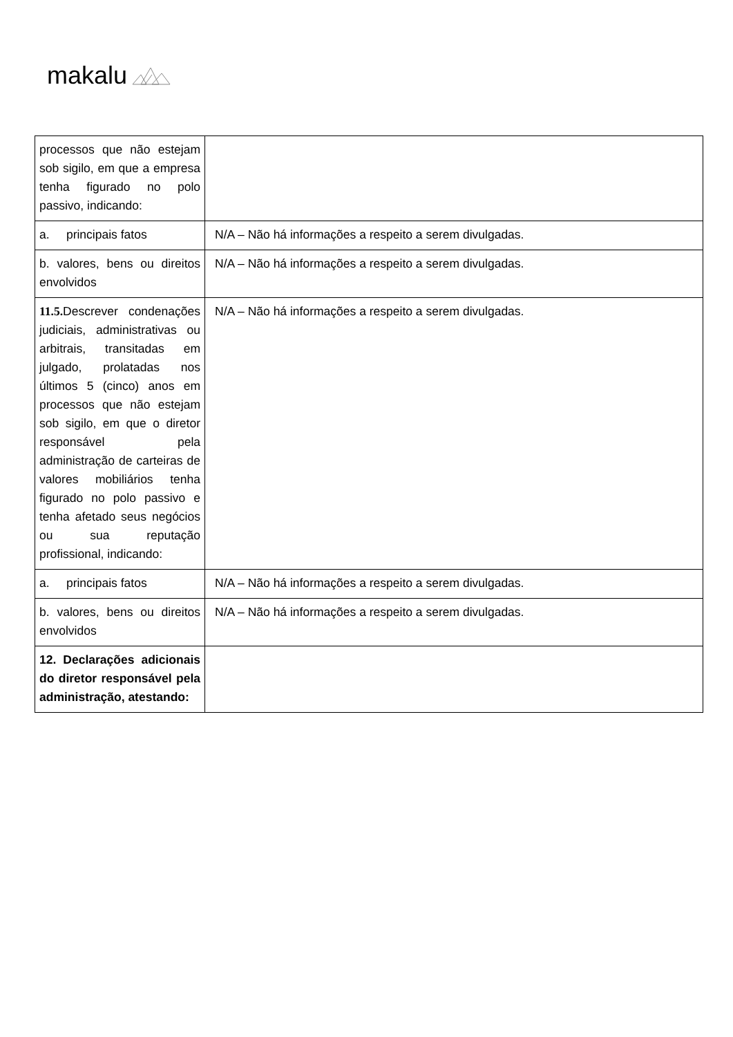makalu
| processos que não estejam sob sigilo, em que a empresa tenha figurado no polo passivo, indicando: | |
| a. principais fatos | N/A – Não há informações a respeito a serem divulgadas. |
| b. valores, bens ou direitos envolvidos | N/A – Não há informações a respeito a serem divulgadas. |
| 11.5. Descrever condenações judiciais, administrativas ou arbitrais, transitadas em julgado, prolatadas nos últimos 5 (cinco) anos em processos que não estejam sob sigilo, em que o diretor responsável pela administração de carteiras de valores mobiliários tenha figurado no polo passivo e tenha afetado seus negócios ou sua reputação profissional, indicando: | N/A – Não há informações a respeito a serem divulgadas. |
| a. principais fatos | N/A – Não há informações a respeito a serem divulgadas. |
| b. valores, bens ou direitos envolvidos | N/A – Não há informações a respeito a serem divulgadas. |
| 12. Declarações adicionais do diretor responsável pela administração, atestando: | |